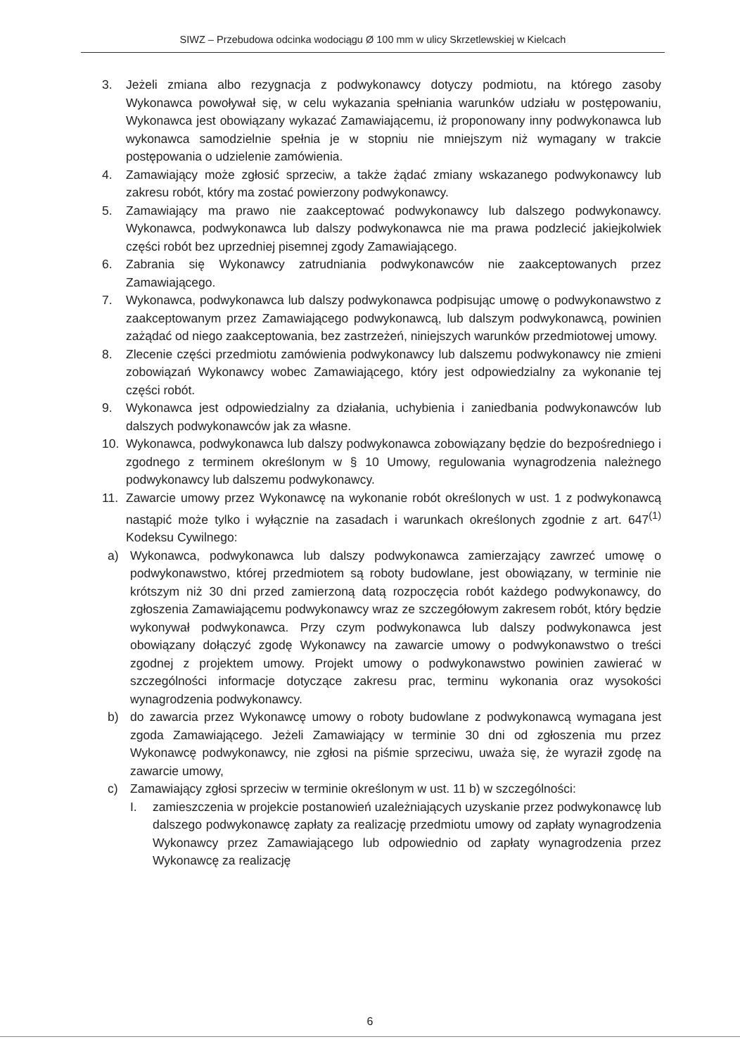SIWZ – Przebudowa odcinka wodociągu Ø 100 mm w ulicy Skrzetlewskiej w Kielcach
3. Jeżeli zmiana albo rezygnacja z podwykonawcy dotyczy podmiotu, na którego zasoby Wykonawca powoływał się, w celu wykazania spełniania warunków udziału w postępowaniu, Wykonawca jest obowiązany wykazać Zamawiającemu, iż proponowany inny podwykonawca lub wykonawca samodzielnie spełnia je w stopniu nie mniejszym niż wymagany w trakcie postępowania o udzielenie zamówienia.
4. Zamawiający może zgłosić sprzeciw, a także żądać zmiany wskazanego podwykonawcy lub zakresu robót, który ma zostać powierzony podwykonawcy.
5. Zamawiający ma prawo nie zaakceptować podwykonawcy lub dalszego podwykonawcy. Wykonawca, podwykonawca lub dalszy podwykonawca nie ma prawa podzlecić jakiejkolwiek części robót bez uprzedniej pisemnej zgody Zamawiającego.
6. Zabrania się Wykonawcy zatrudniania podwykonawców nie zaakceptowanych przez Zamawiającego.
7. Wykonawca, podwykonawca lub dalszy podwykonawca podpisując umowę o podwykonawstwo z zaakceptowanym przez Zamawiającego podwykonawcą, lub dalszym podwykonawcą, powinien zażądać od niego zaakceptowania, bez zastrzeżeń, niniejszych warunków przedmiotowej umowy.
8. Zlecenie części przedmiotu zamówienia podwykonawcy lub dalszemu podwykonawcy nie zmieni zobowiązań Wykonawcy wobec Zamawiającego, który jest odpowiedzialny za wykonanie tej części robót.
9. Wykonawca jest odpowiedzialny za działania, uchybienia i zaniedbania podwykonawców lub dalszych podwykonawców jak za własne.
10. Wykonawca, podwykonawca lub dalszy podwykonawca zobowiązany będzie do bezpośredniego i zgodnego z terminem określonym w § 10 Umowy, regulowania wynagrodzenia należnego podwykonawcy lub dalszemu podwykonawcy.
11. Zawarcie umowy przez Wykonawcę na wykonanie robót określonych w ust. 1 z podwykonawcą nastąpić może tylko i wyłącznie na zasadach i warunkach określonych zgodnie z art. 647<sup>(1)</sup> Kodeksu Cywilnego:
a) Wykonawca, podwykonawca lub dalszy podwykonawca zamierzający zawrzeć umowę o podwykonawstwo, której przedmiotem są roboty budowlane, jest obowiązany, w terminie nie krótszym niż 30 dni przed zamierzoną datą rozpoczęcia robót każdego podwykonawcy, do zgłoszenia Zamawiającemu podwykonawcy wraz ze szczegółowym zakresem robót, który będzie wykonywał podwykonawca. Przy czym podwykonawca lub dalszy podwykonawca jest obowiązany dołączyć zgodę Wykonawcy na zawarcie umowy o podwykonawstwo o treści zgodnej z projektem umowy. Projekt umowy o podwykonawstwo powinien zawierać w szczególności informacje dotyczące zakresu prac, terminu wykonania oraz wysokości wynagrodzenia podwykonawcy.
b) do zawarcia przez Wykonawcę umowy o roboty budowlane z podwykonawcą wymagana jest zgoda Zamawiającego. Jeżeli Zamawiający w terminie 30 dni od zgłoszenia mu przez Wykonawcę podwykonawcy, nie zgłosi na piśmie sprzeciwu, uważa się, że wyraził zgodę na zawarcie umowy,
c) Zamawiający zgłosi sprzeciw w terminie określonym w ust. 11 b) w szczególności:
I. zamieszczenia w projekcie postanowień uzależniających uzyskanie przez podwykonawcę lub dalszego podwykonawcę zapłaty za realizację przedmiotu umowy od zapłaty wynagrodzenia Wykonawcy przez Zamawiającego lub odpowiednio od zapłaty wynagrodzenia przez Wykonawcę za realizację
6